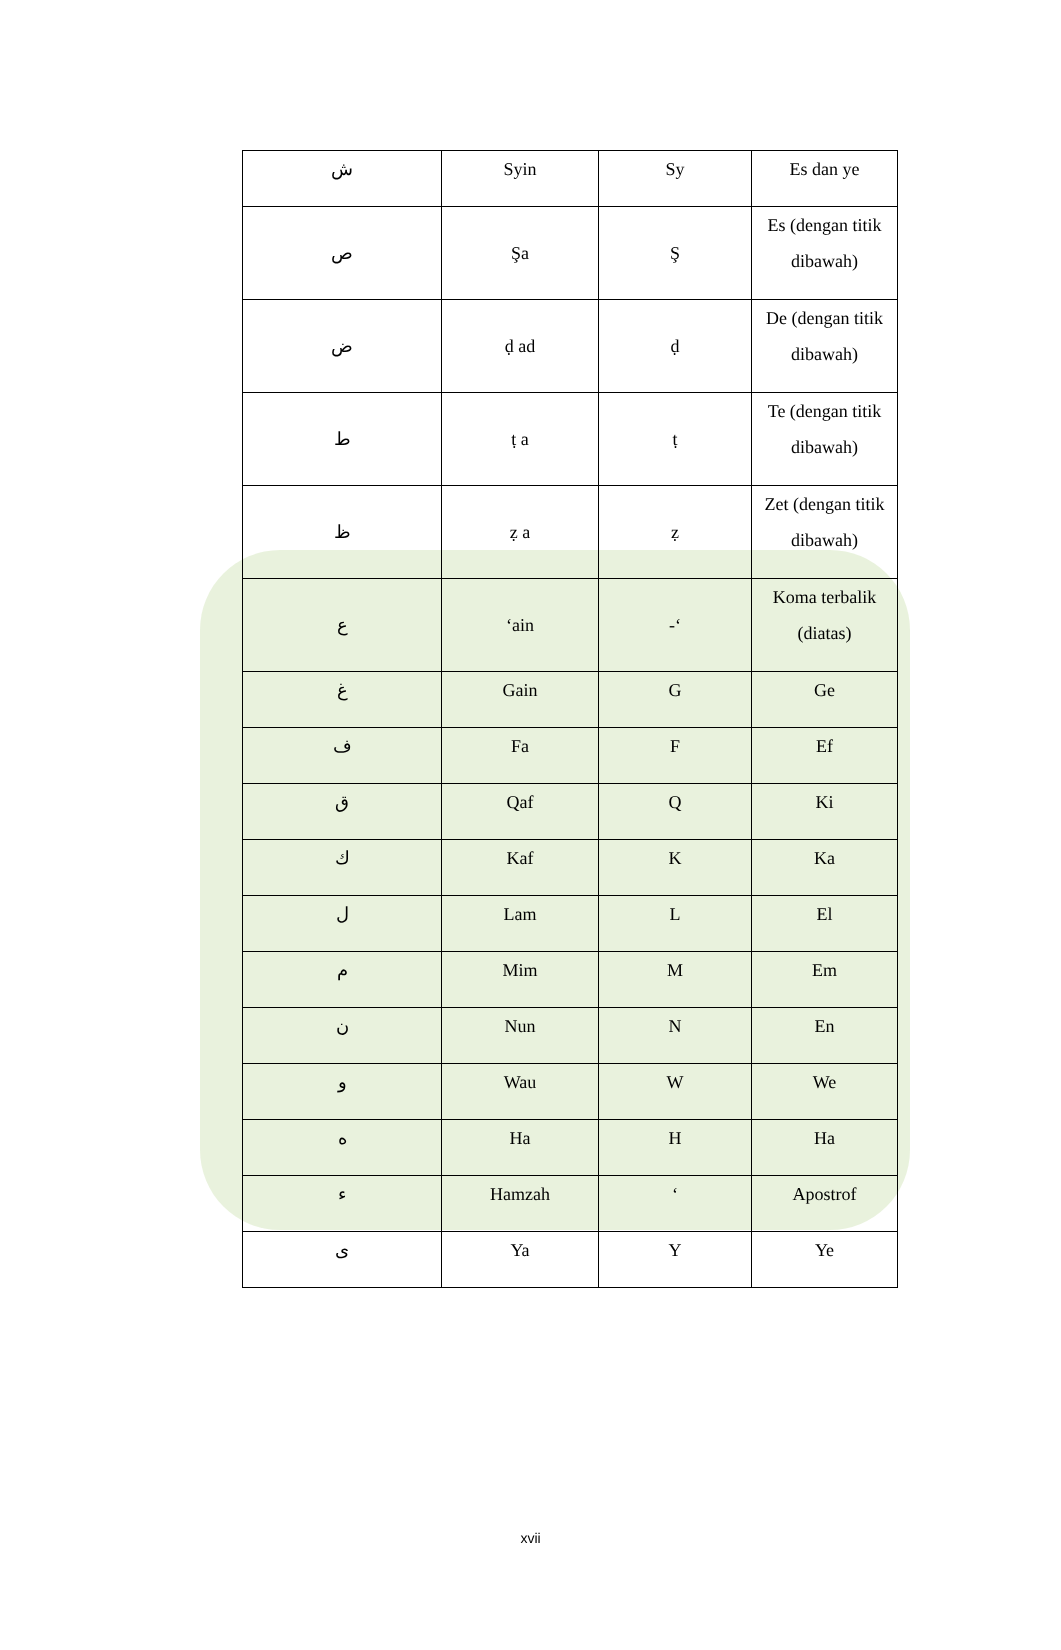| ش | Syin | Sy | Es dan ye |
| ص | Şa | Ş | Es (dengan titik dibawah) |
| ض | ḍ ad | ḍ | De (dengan titik dibawah) |
| ط | ṭ a | ṭ | Te (dengan titik dibawah) |
| ظ | ẓ a | ẓ | Zet (dengan titik dibawah) |
| ع | ‘ain | -‘ | Koma terbalik (diatas) |
| غ | Gain | G | Ge |
| ف | Fa | F | Ef |
| ق | Qaf | Q | Ki |
| ك | Kaf | K | Ka |
| ل | Lam | L | El |
| م | Mim | M | Em |
| ن | Nun | N | En |
| و | Wau | W | We |
| ه | Ha | H | Ha |
| ء | Hamzah | ‘ | Apostrof |
| ى | Ya | Y | Ye |
xvii